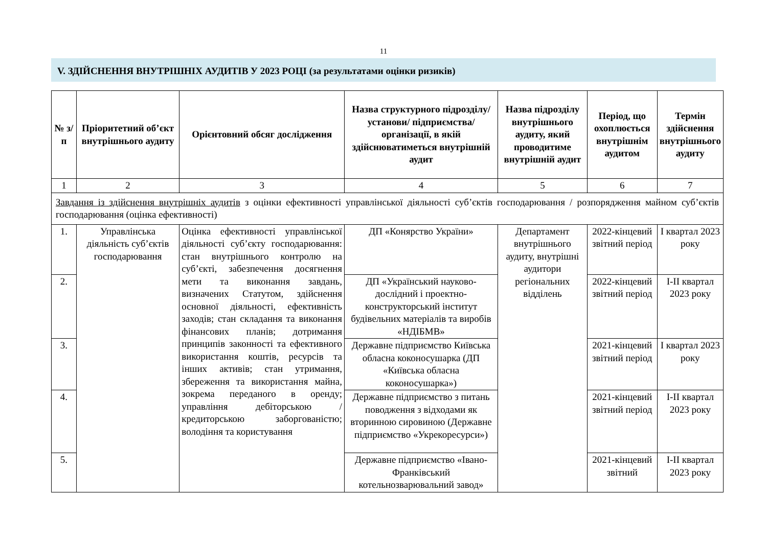11
V. ЗДІЙСНЕННЯ ВНУТРІШНІХ АУДИТІВ У 2023 РОЦІ (за результатами оцінки ризиків)
| № з/п | Пріоритетний об’єкт внутрішнього аудиту | Орієнтовний обсяг дослідження | Назва структурного підрозділу/установи/ підприємства/організації, в якій здійснюватиметься внутрішній аудит | Назва підрозділу внутрішнього аудиту, який проводитиме внутрішній аудит | Період, що охоплюється внутрішнім аудитом | Термін здійснення внутрішнього аудиту |
| --- | --- | --- | --- | --- | --- | --- |
| 1 | 2 | 3 | 4 | 5 | 6 | 7 |
| Завдання із здійснення внутрішніх аудитів з оцінки ефективності управлінської діяльності суб’єктів господарювання / розпорядження майном суб’єктів господарювання (оцінка ефективності) | | | | | | |
| 1. | Управлінська діяльність суб’єктів господарювання | Оцінка ефективності управлінської діяльності суб’єкту господарювання: стан внутрішнього контролю на суб’єкті, забезпечення досягнення мети та виконання завдань, визначених Статутом, здійснення основної діяльності, ефективність заходів; стан складання та виконання фінансових планів; дотримання принципів законності та ефективного використання коштів, ресурсів та інших активів; стан утримання, збереження та використання майна, зокрема переданого в оренду; управління дебіторською /кредиторською заборгованістю; володіння та користування | ДП «Конярство України» | Департамент внутрішнього аудиту, внутрішні аудитори регіональних відділень | 2022-кінцевий звітний період | I квартал 2023 року |
| 2. | | | ДП «Український науково-дослідний і проектно-конструкторський інститут будівельних матеріалів та виробів «НДІБМВ» | | 2022-кінцевий звітний період | I-II квартал 2023 року |
| 3. | | | Державне підприємство Київська обласна коконосушарка (ДП «Київська обласна коконосушарка») | | 2021-кінцевий звітний період | I квартал 2023 року |
| 4. | | | Державне підприємство з питань поводження з відходами як вторинною сировиною (Державне підприємство «Укрекоресурси») | | 2021-кінцевий звітний період | I-II квартал 2023 року |
| 5. | | | Державне підприємство «Івано-Франківський котельнозварювальний завод» | | 2021-кінцевий звітний | I-II квартал 2023 року |